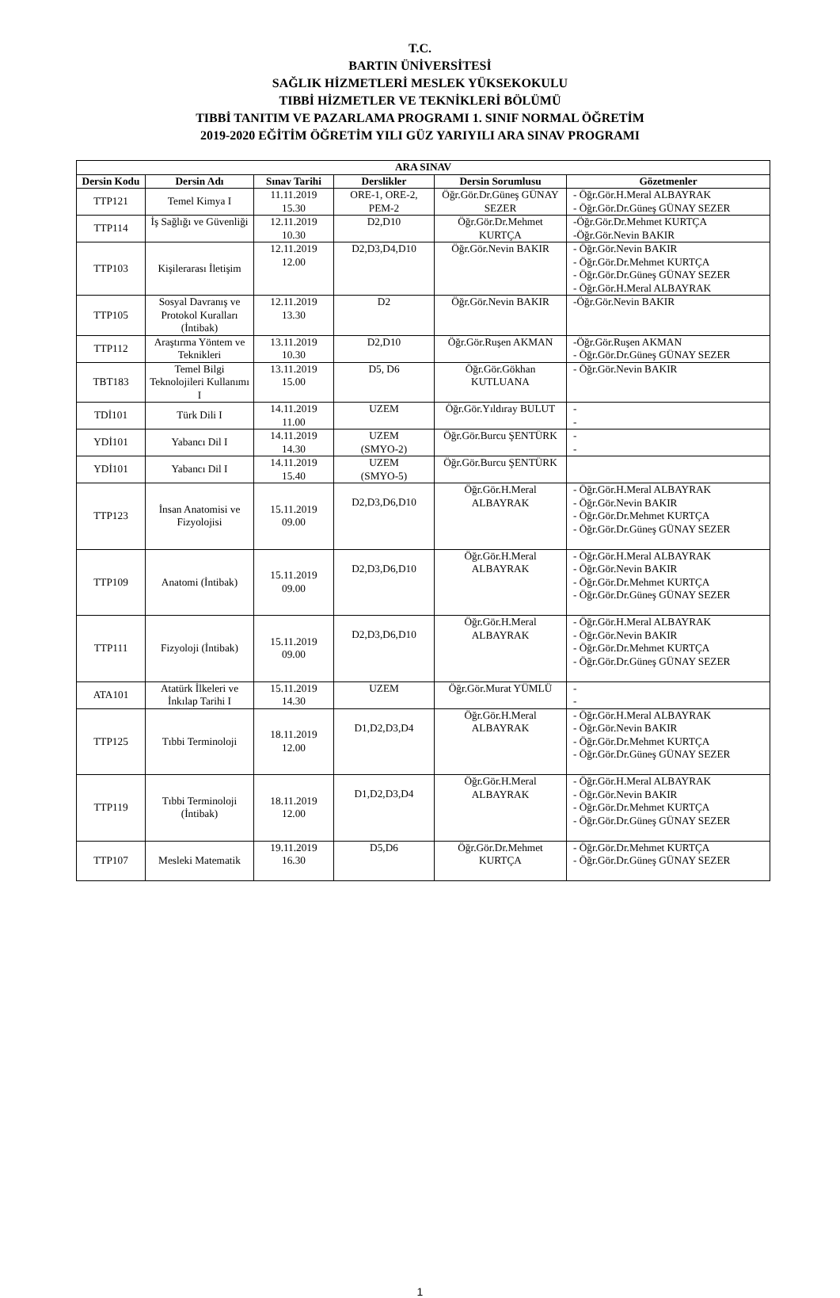T.C.
BARTIN ÜNİVERSİTESİ
SAĞLIK HİZMETLERİ MESLEK YÜKSEKOKULU
TIBBİ HİZMETLER VE TEKNİKLERİ BÖLÜMÜ
TIBBİ TANITIM VE PAZARLAMA PROGRAMI 1. SINIF NORMAL ÖĞRETİM
2019-2020 EĞİTİM ÖĞRETİM YILI GÜZ YARIYILI ARA SINAV PROGRAMI
| ARA SINAV | | | | | |
| --- | --- | --- | --- | --- | --- |
| Dersin Kodu | Dersin Adı | Sınav Tarihi | Derslikler | Dersin Sorumlusu | Gözetmenler |
| TTP121 | Temel Kimya I | 11.11.2019 15.30 | ORE-1, ORE-2, PEM-2 | Öğr.Gör.Dr.Güneş GÜNAY SEZER | - Öğr.Gör.H.Meral ALBAYRAK - Öğr.Gör.Dr.Güneş GÜNAY SEZER |
| TTP114 | İş Sağlığı ve Güvenliği | 12.11.2019 10.30 | D2,D10 | Öğr.Gör.Dr.Mehmet KURTÇA | -Öğr.Gör.Dr.Mehmet KURTÇA -Öğr.Gör.Nevin BAKIR |
| TTP103 | Kişilerarası İletişim | 12.11.2019 12.00 | D2,D3,D4,D10 | Öğr.Gör.Nevin BAKIR | - Öğr.Gör.Nevin BAKIR - Öğr.Gör.Dr.Mehmet KURTÇA - Öğr.Gör.Dr.Güneş GÜNAY SEZER - Öğr.Gör.H.Meral ALBAYRAK |
| TTP105 | Sosyal Davranış ve Protokol Kuralları (İntibak) | 12.11.2019 13.30 | D2 | Öğr.Gör.Nevin BAKIR | -Öğr.Gör.Nevin BAKIR |
| TTP112 | Araştırma Yöntem ve Teknikleri | 13.11.2019 10.30 | D2,D10 | Öğr.Gör.Ruşen AKMAN | -Öğr.Gör.Ruşen AKMAN - Öğr.Gör.Dr.Güneş GÜNAY SEZER |
| TBT183 | Temel Bilgi Teknolojileri Kullanımı I | 13.11.2019 15.00 | D5, D6 | Öğr.Gör.Gökhan KUTLUANA | - Öğr.Gör.Nevin BAKIR |
| TDİ101 | Türk Dili I | 14.11.2019 11.00 | UZEM | Öğr.Gör.Yıldıray BULUT | - - |
| YDİ101 | Yabancı Dil I | 14.11.2019 14.30 | UZEM (SMYO-2) | Öğr.Gör.Burcu ŞENTÜRK | - - |
| YDİ101 | Yabancı Dil I | 14.11.2019 15.40 | UZEM (SMYO-5) | Öğr.Gör.Burcu ŞENTÜRK | |
| TTP123 | İnsan Anatomisi ve Fizyolojisi | 15.11.2019 09.00 | D2,D3,D6,D10 | Öğr.Gör.H.Meral ALBAYRAK | - Öğr.Gör.H.Meral ALBAYRAK - Öğr.Gör.Nevin BAKIR - Öğr.Gör.Dr.Mehmet KURTÇA - Öğr.Gör.Dr.Güneş GÜNAY SEZER |
| TTP109 | Anatomi (İntibak) | 15.11.2019 09.00 | D2,D3,D6,D10 | Öğr.Gör.H.Meral ALBAYRAK | - Öğr.Gör.H.Meral ALBAYRAK - Öğr.Gör.Nevin BAKIR - Öğr.Gör.Dr.Mehmet KURTÇA - Öğr.Gör.Dr.Güneş GÜNAY SEZER |
| TTP111 | Fizyoloji (İntibak) | 15.11.2019 09.00 | D2,D3,D6,D10 | Öğr.Gör.H.Meral ALBAYRAK | - Öğr.Gör.H.Meral ALBAYRAK - Öğr.Gör.Nevin BAKIR - Öğr.Gör.Dr.Mehmet KURTÇA - Öğr.Gör.Dr.Güneş GÜNAY SEZER |
| ATA101 | Atatürk İlkeleri ve İnkılap Tarihi I | 15.11.2019 14.30 | UZEM | Öğr.Gör.Murat YÜMLÜ | - - |
| TTP125 | Tıbbi Terminoloji | 18.11.2019 12.00 | D1,D2,D3,D4 | Öğr.Gör.H.Meral ALBAYRAK | - Öğr.Gör.H.Meral ALBAYRAK - Öğr.Gör.Nevin BAKIR - Öğr.Gör.Dr.Mehmet KURTÇA - Öğr.Gör.Dr.Güneş GÜNAY SEZER |
| TTP119 | Tıbbi Terminoloji (İntibak) | 18.11.2019 12.00 | D1,D2,D3,D4 | Öğr.Gör.H.Meral ALBAYRAK | - Öğr.Gör.H.Meral ALBAYRAK - Öğr.Gör.Nevin BAKIR - Öğr.Gör.Dr.Mehmet KURTÇA - Öğr.Gör.Dr.Güneş GÜNAY SEZER |
| TTP107 | Mesleki Matematik | 19.11.2019 16.30 | D5,D6 | Öğr.Gör.Dr.Mehmet KURTÇA | - Öğr.Gör.Dr.Mehmet KURTÇA - Öğr.Gör.Dr.Güneş GÜNAY SEZER |
1